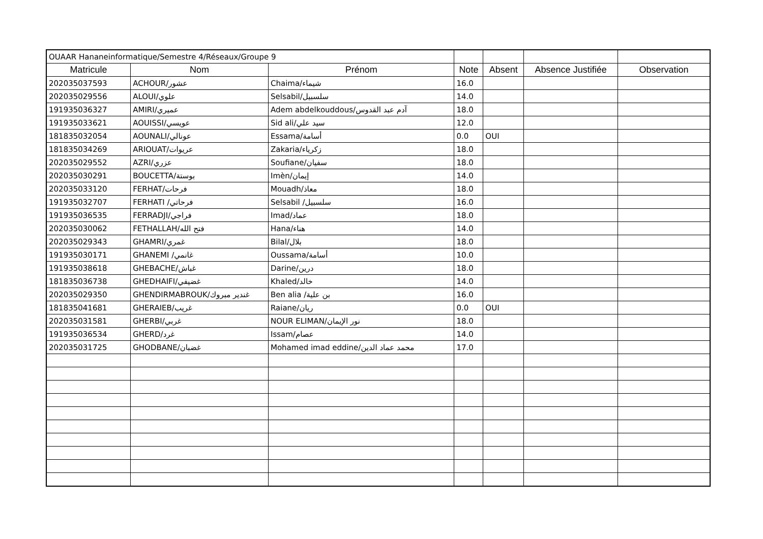| OUAAR Hananeinformatique/Semestre 4/Réseaux/Groupe 9 | | | | | | |
| Matricule | Nom | Prénom | Note | Absent | Absence Justifiée | Observation |
| 202035037593 | ACHOUR/عشور | Chaima/شيماء | 16.0 | | | |
| 202035029556 | ALOUI/علوي | Selsabil/سلسبيل | 14.0 | | | |
| 191935036327 | AMIRI/عميري | Adem abdelkouddous/آدم عبد القدوس | 18.0 | | | |
| 191935033621 | AOUISSI/عويسي | Sid ali/سيد علي | 12.0 | | | |
| 181835032054 | AOUNALI/عونالي | Essama/أسامة | 0.0 | OUI | | |
| 181835034269 | ARIOUAT/عريوات | Zakaria/زكرياء | 18.0 | | | |
| 202035029552 | AZRI/عزري | Soufiane/سفيان | 18.0 | | | |
| 202035030291 | BOUCETTA/بوستة | Imèn/إيمان | 14.0 | | | |
| 202035033120 | FERHAT/فرحات | Mouadh/معاذ | 18.0 | | | |
| 191935032707 | FERHATI /فرحاتي | Selsabil /سلسبيل | 16.0 | | | |
| 191935036535 | FERRADJI/فراجي | Imad/عماد | 18.0 | | | |
| 202035030062 | FETHALLAH/فتح الله | Hana/هناء | 14.0 | | | |
| 202035029343 | GHAMRI/غمري | Bilal/بلال | 18.0 | | | |
| 191935030171 | GHANEMI /غانمي | Oussama/أسامة | 10.0 | | | |
| 191935038618 | GHEBACHE/غباش | Darine/درين | 18.0 | | | |
| 181835036738 | GHEDHAIFI/غضيفي | Khaled/خالد | 14.0 | | | |
| 202035029350 | GHENDIRMABROUK/غندير مبروك | Ben alia /بن علية | 16.0 | | | |
| 181835041681 | GHERAIEB/غريب | Raiane/ريان | 0.0 | OUI | | |
| 202035031581 | GHERBI/غربي | NOUR ELIMAN/نور الإيمان | 18.0 | | | |
| 191935036534 | GHERD/غرد | Issam/عصام | 14.0 | | | |
| 202035031725 | GHODBANE/غضبان | Mohamed imad eddine/محمد عماد الدين | 17.0 | | | |